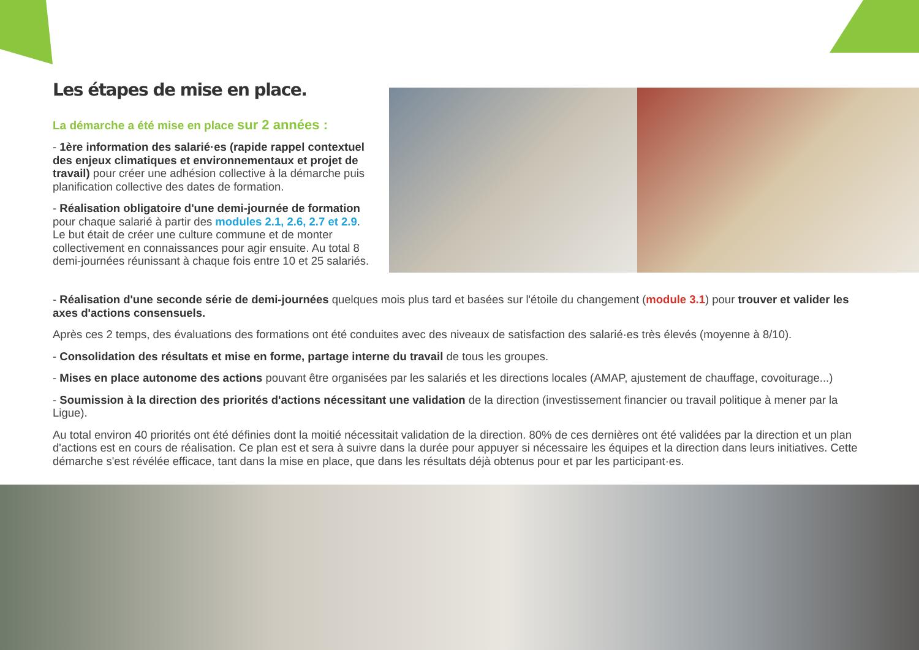Les étapes de mise en place.
La démarche a été mise en place sur 2 années :
- 1ère information des salarié·es (rapide rappel contextuel des enjeux climatiques et environnementaux et projet de travail) pour créer une adhésion collective à la démarche puis planification collective des dates de formation.
- Réalisation obligatoire d'une demi-journée de formation pour chaque salarié à partir des modules 2.1, 2.6, 2.7 et 2.9. Le but était de créer une culture commune et de monter collectivement en connaissances pour agir ensuite. Au total 8 demi-journées réunissant à chaque fois entre 10 et 25 salariés.
- Réalisation d'une seconde série de demi-journées quelques mois plus tard et basées sur l'étoile du changement (module 3.1) pour trouver et valider les axes d'actions consensuels.
Après ces 2 temps, des évaluations des formations ont été conduites avec des niveaux de satisfaction des salarié·es très élevés (moyenne à 8/10).
- Consolidation des résultats et mise en forme, partage interne du travail de tous les groupes.
- Mises en place autonome des actions pouvant être organisées par les salariés et les directions locales (AMAP, ajustement de chauffage, covoiturage...)
- Soumission à la direction des priorités d'actions nécessitant une validation de la direction (investissement financier ou travail politique à mener par la Ligue).
Au total environ 40 priorités ont été définies dont la moitié nécessitait validation de la direction. 80% de ces dernières ont été validées par la direction et un plan d'actions est en cours de réalisation. Ce plan est et sera à suivre dans la durée pour appuyer si nécessaire les équipes et la direction dans leurs initiatives. Cette démarche s'est révélée efficace, tant dans la mise en place, que dans les résultats déjà obtenus pour et par les participant·es.